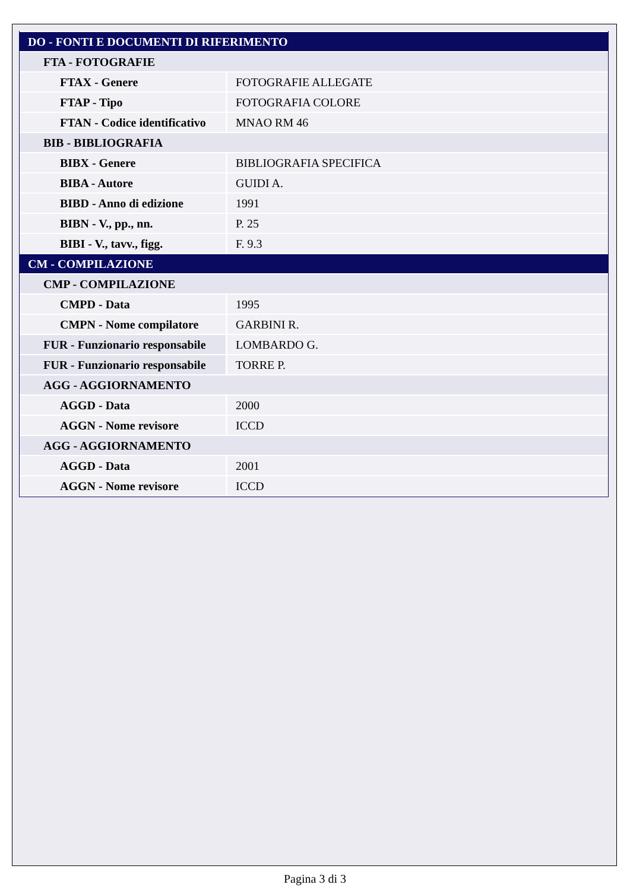| DO - FONTI E DOCUMENTI DI RIFERIMENTO | |
| FTA - FOTOGRAFIE | |
| FTAX - Genere | FOTOGRAFIE ALLEGATE |
| FTAP - Tipo | FOTOGRAFIA COLORE |
| FTAN - Codice identificativo | MNAO RM 46 |
| BIB - BIBLIOGRAFIA | |
| BIBX - Genere | BIBLIOGRAFIA SPECIFICA |
| BIBA - Autore | GUIDI A. |
| BIBD - Anno di edizione | 1991 |
| BIBN - V., pp., nn. | P. 25 |
| BIBI - V., tavv., figg. | F. 9.3 |
| CM - COMPILAZIONE | |
| CMP - COMPILAZIONE | |
| CMPD - Data | 1995 |
| CMPN - Nome compilatore | GARBINI R. |
| FUR - Funzionario responsabile | LOMBARDO G. |
| FUR - Funzionario responsabile | TORRE P. |
| AGG - AGGIORNAMENTO | |
| AGGD - Data | 2000 |
| AGGN - Nome revisore | ICCD |
| AGG - AGGIORNAMENTO | |
| AGGD - Data | 2001 |
| AGGN - Nome revisore | ICCD |
Pagina 3 di 3